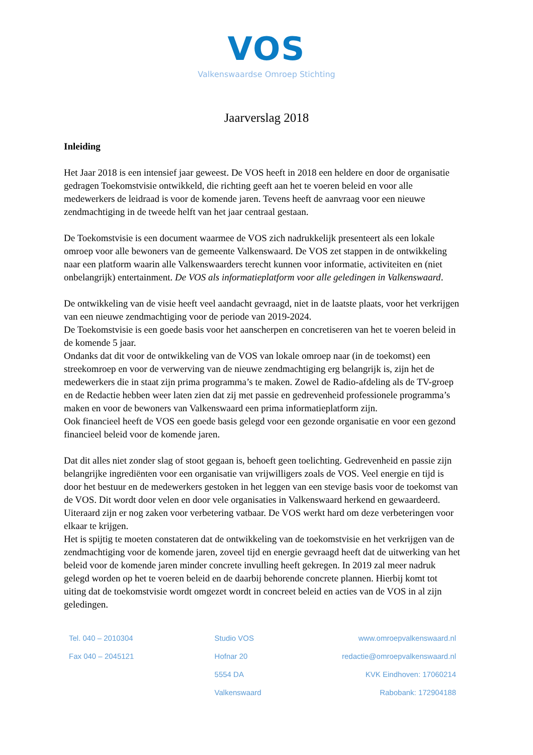VOS
Valkenswaardse Omroep Stichting
Jaarverslag 2018
Inleiding
Het Jaar 2018 is een intensief jaar geweest. De VOS heeft in 2018 een heldere en door de organisatie gedragen Toekomstvisie ontwikkeld, die richting geeft aan het te voeren beleid en voor alle medewerkers de leidraad is voor de komende jaren. Tevens heeft de aanvraag voor een nieuwe zendmachtiging in de tweede helft van het jaar centraal gestaan.
De Toekomstvisie is een document waarmee de VOS zich nadrukkelijk presenteert als een lokale omroep voor alle bewoners van de gemeente Valkenswaard. De VOS zet stappen in de ontwikkeling naar een platform waarin alle Valkenswaarders terecht kunnen voor informatie, activiteiten en (niet onbelangrijk) entertainment. De VOS als informatieplatform voor alle geledingen in Valkenswaard.
De ontwikkeling van de visie heeft veel aandacht gevraagd, niet in de laatste plaats, voor het verkrijgen van een nieuwe zendmachtiging voor de periode van 2019-2024.
De Toekomstvisie is een goede basis voor het aanscherpen en concretiseren van het te voeren beleid in de komende 5 jaar.
Ondanks dat dit voor de ontwikkeling van de VOS van lokale omroep naar (in de toekomst) een streekomroep en voor de verwerving van de nieuwe zendmachtiging erg belangrijk is, zijn het de medewerkers die in staat zijn prima programma’s te maken. Zowel de Radio-afdeling als de TV-groep en de Redactie hebben weer laten zien dat zij met passie en gedrevenheid professionele programma’s maken en voor de bewoners van Valkenswaard een prima informatieplatform zijn.
Ook financieel heeft de VOS een goede basis gelegd voor een gezonde organisatie en voor een gezond financieel beleid voor de komende jaren.
Dat dit alles niet zonder slag of stoot gegaan is, behoeft geen toelichting. Gedrevenheid en passie zijn belangrijke ingrediënten voor een organisatie van vrijwilligers zoals de VOS. Veel energie en tijd is door het bestuur en de medewerkers gestoken in het leggen van een stevige basis voor de toekomst van de VOS. Dit wordt door velen en door vele organisaties in Valkenswaard herkend en gewaardeerd. Uiteraard zijn er nog zaken voor verbetering vatbaar. De VOS werkt hard om deze verbeteringen voor elkaar te krijgen.
Het is spijtig te moeten constateren dat de ontwikkeling van de toekomstvisie en het verkrijgen van de zendmachtiging voor de komende jaren, zoveel tijd en energie gevraagd heeft dat de uitwerking van het beleid voor de komende jaren minder concrete invulling heeft gekregen. In 2019 zal meer nadruk gelegd worden op het te voeren beleid en de daarbij behorende concrete plannen. Hierbij komt tot uiting dat de toekomstvisie wordt omgezet wordt in concreet beleid en acties van de VOS in al zijn geledingen.
Tel. 040 – 2010304
Fax 040 – 2045121
Studio VOS
Hofnar 20
5554 DA
Valkenswaard
www.omroepvalkenswaard.nl
redactie@omroepvalkenswaard.nl
KVK Eindhoven: 17060214
Rabobank: 172904188